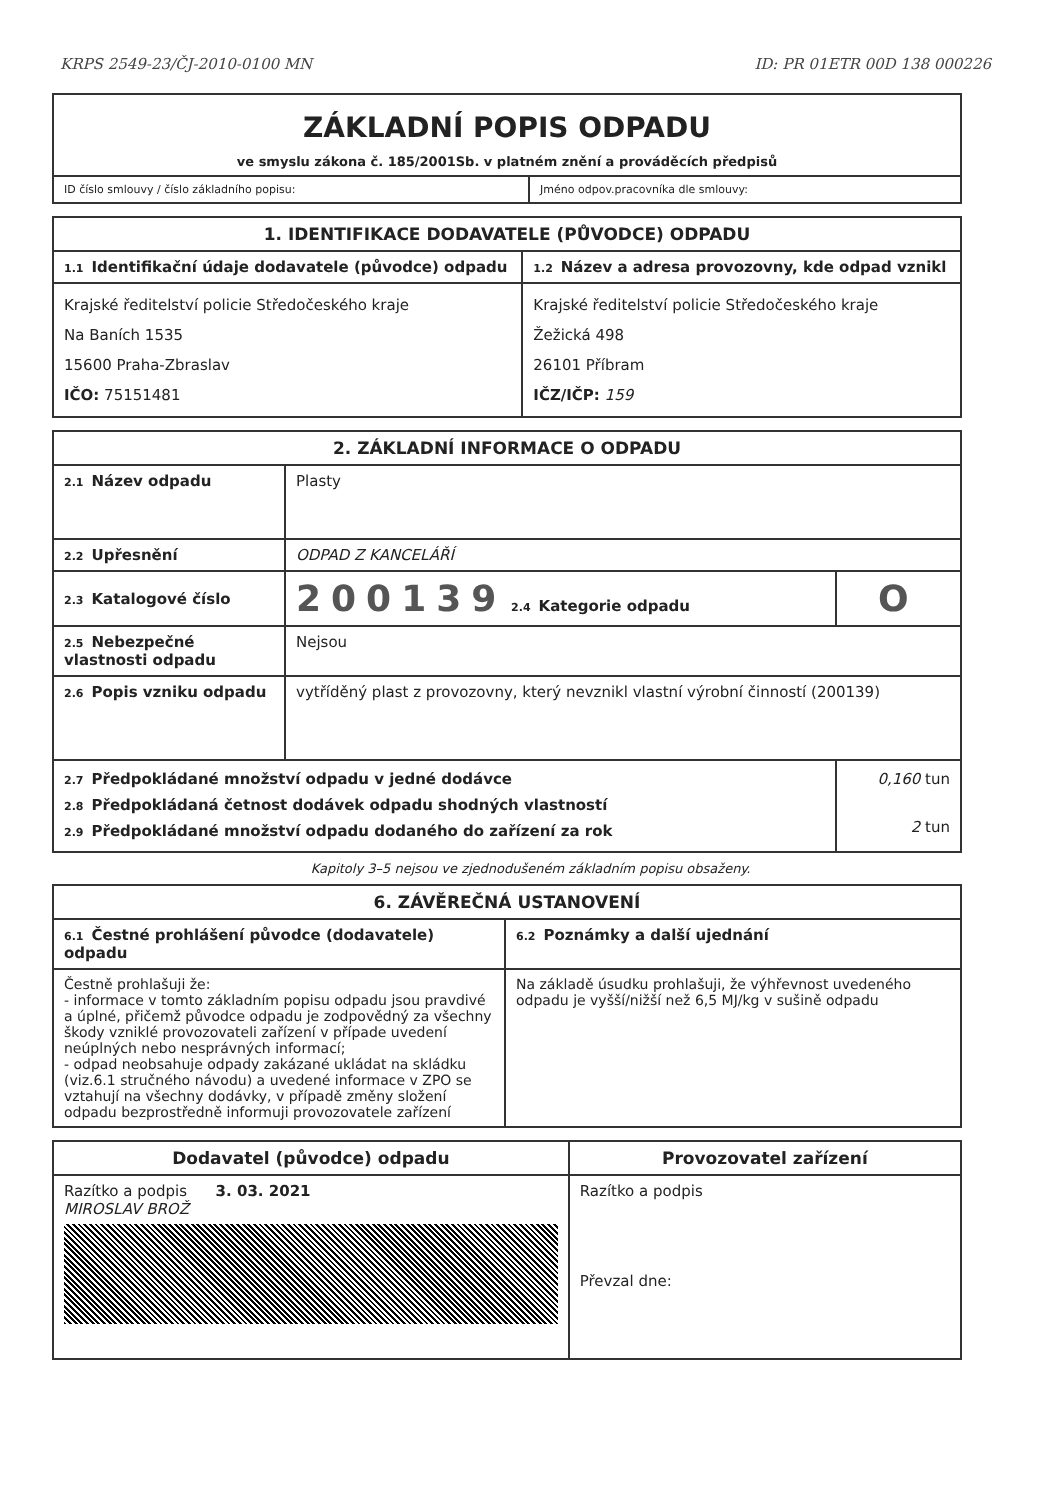KRPS 2549-23/ČJ-2010-0100 MN ID: PR 01ETR 00D 138 000226
| ZÁKLADNÍ POPIS ODPADU ve smyslu zákona č. 185/2001Sb. v platném znění a prováděcích předpisů | |
| ID číslo smlouvy / číslo základního popisu: | Jméno odpov.pracovníka dle smlouvy: |
| 1. IDENTIFIKACE DODAVATELE (PŮVODCE) ODPADU | |
| --- | --- |
| 1.1 Identifikační údaje dodavatele (původce) odpadu | 1.2 Název a adresa provozovny, kde odpad vznikl |
| Krajské ředitelství policie Středočeského kraje Na Baních 1535 15600 Praha-Zbraslav IČO: 75151481 | Krajské ředitelství policie Středočeského kraje Žežická 498 26101 Příbram IČZ/IČP: 159 |
| 2. ZÁKLADNÍ INFORMACE O ODPADU | | |
| --- | --- | --- |
| 2.1 Název odpadu | Plasty | |
| 2.2 Upřesnění | ODPAD Z KANCELÁŘÍ | |
| 2.3 Katalogové číslo | 200139 2.4 Kategorie odpadu | O |
| 2.5 Nebezpečné vlastnosti odpadu | Nejsou | |
| 2.6 Popis vzniku odpadu | vytříděný plast z provozovny, který nevznikl vlastní výrobní činností (200139) | |
| 2.7 Předpokládané množství odpadu v jedné dodávce 2.8 Předpokládaná četnost dodávek odpadu shodných vlastností 2.9 Předpokládané množství odpadu dodaného do zařízení za rok | | 0,160 tun 2 tun |
Kapitoly 3–5 nejsou ve zjednodušeném základním popisu obsaženy.
| 6. ZÁVĚREČNÁ USTANOVENÍ | |
| --- | --- |
| 6.1 Čestné prohlášení původce (dodavatele) odpadu | 6.2 Poznámky a další ujednání |
| Čestně prohlašuji že: - informace v tomto základním popisu odpadu jsou pravdivé a úplné, přičemž původce odpadu je zodpovědný za všechny škody vzniklé provozovateli zařízení v případe uvedení neúplných nebo nesprávných informací; - odpad neobsahuje odpady zakázané ukládat na skládku (viz.6.1 stručného návodu) a uvedené informace v ZPO se vztahují na všechny dodávky, v případě změny složení odpadu bezprostředně informuji provozovatele zařízení | Na základě úsudku prohlašuji, že výhřevnost uvedeného odpadu je vyšší/nižší než 6,5 MJ/kg v sušině odpadu |
| Dodavatel (původce) odpadu | Provozovatel zařízení |
| --- | --- |
| Razítko a podpis 3. 03. 2021 MIROSLAV BROŽ | Razítko a podpis Převzal dne: |